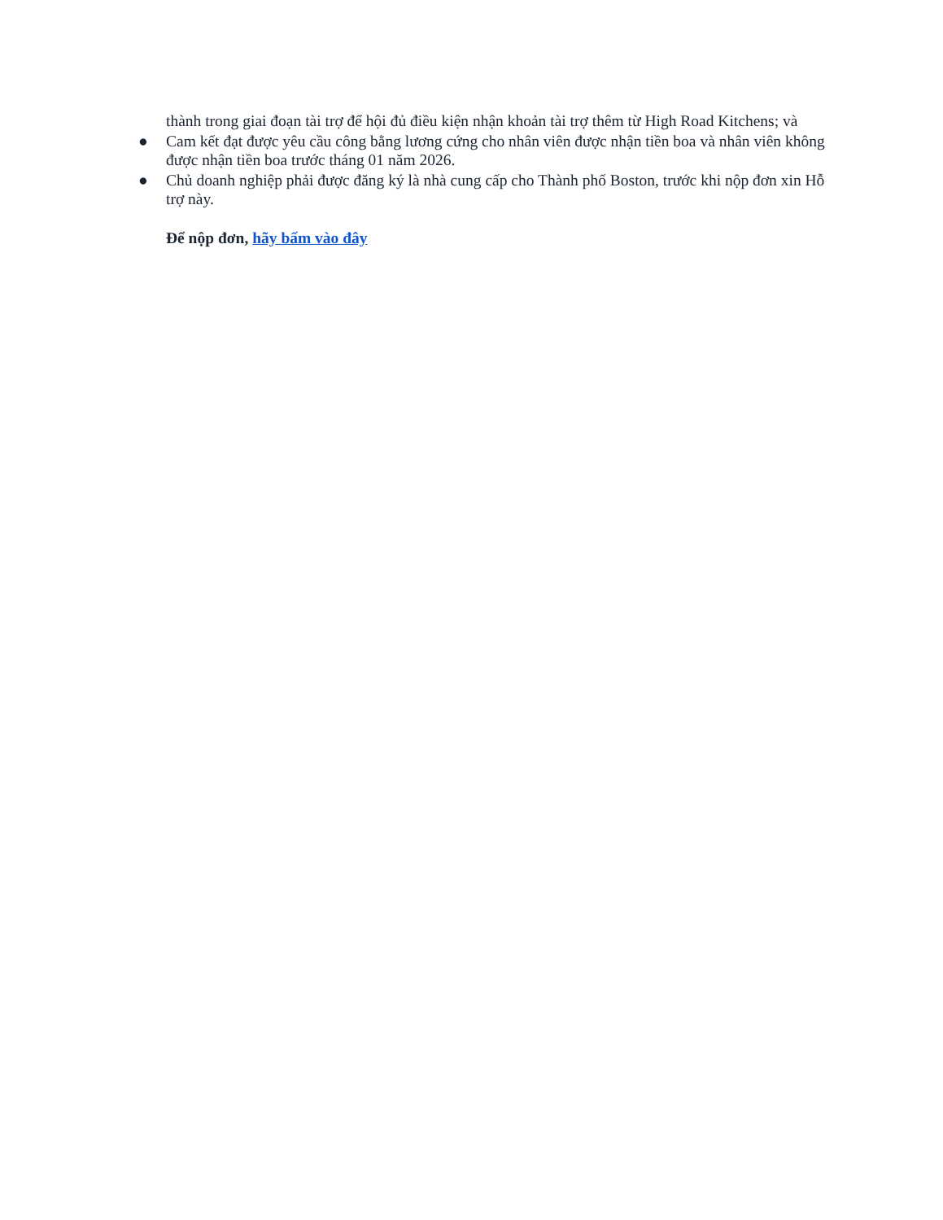thành trong giai đoạn tài trợ để hội đủ điều kiện nhận khoản tài trợ thêm từ High Road Kitchens; và
● Cam kết đạt được yêu cầu công bằng lương cứng cho nhân viên được nhận tiền boa và nhân viên không được nhận tiền boa trước tháng 01 năm 2026.
● Chủ doanh nghiệp phải được đăng ký là nhà cung cấp cho Thành phố Boston, trước khi nộp đơn xin Hỗ trợ này.
Để nộp đơn, hãy bấm vào đây